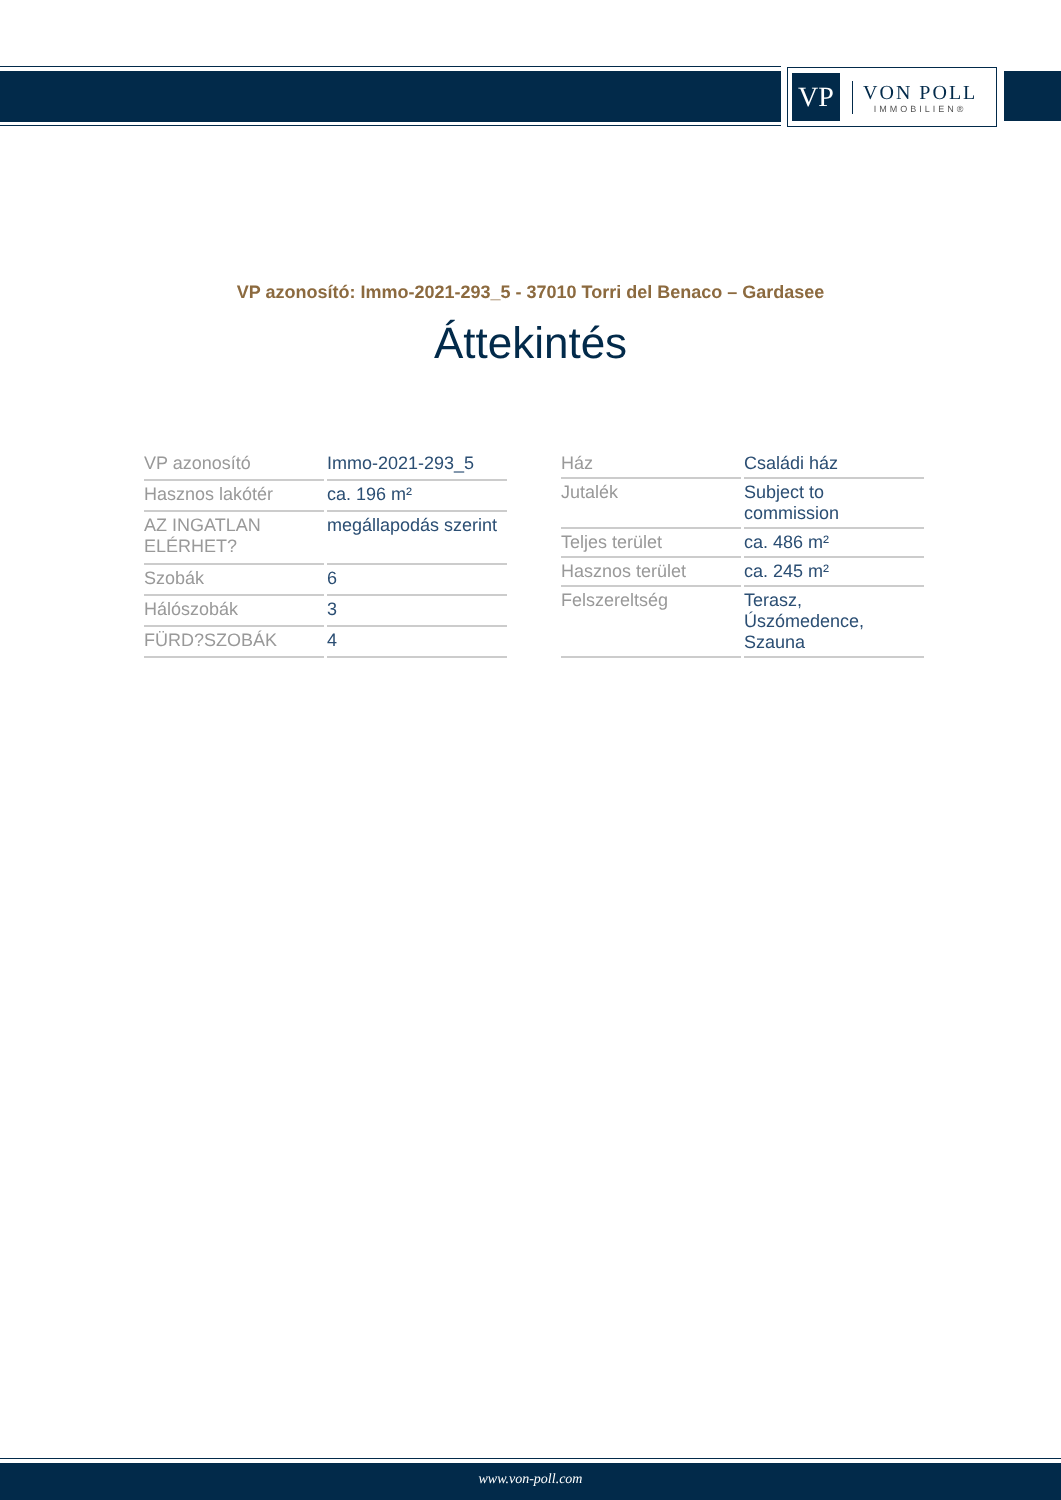VP
VON POLL
IMMOBILIEN®
VP azonosító: Immo-2021-293_5 - 37010 Torri del Benaco – Gardasee
Áttekintés
| VP azonosító | Immo-2021-293_5 |
| Hasznos lakótér | ca. 196 m² |
| AZ INGATLAN ELÉRHET? | megállapodás szerint |
| Szobák | 6 |
| Hálószobák | 3 |
| FÜRD?SZOBÁK | 4 |
| Ház | Családi ház |
| Jutalék | Subject to commission |
| Teljes terület | ca. 486 m² |
| Hasznos terület | ca. 245 m² |
| Felszereltség | Terasz, Úszómedence, Szauna |
www.von-poll.com